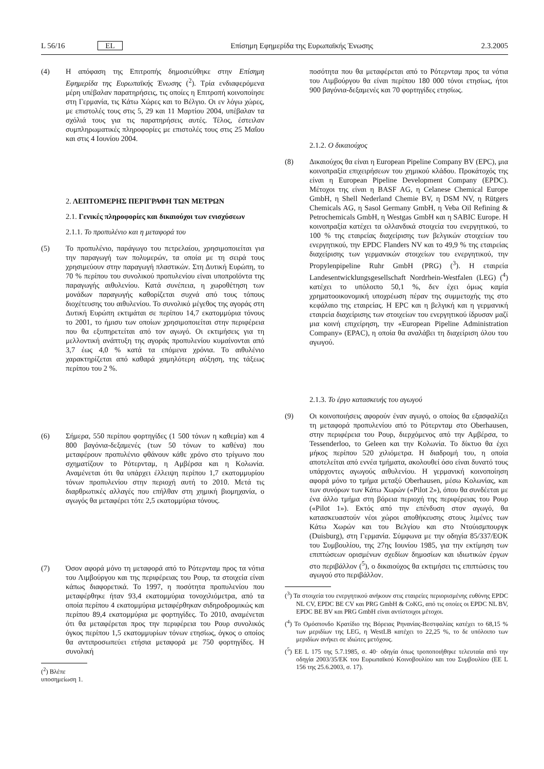L 56/16 EL Επίσημη Εφημερίδα της Ευρωπαϊκής Ένωσης 2.3.2005
(4) Η απόφαση της Επιτροπής δημοσιεύθηκε στην Επίσημη Εφημερίδα της Ευρωπαϊκής Ένωσης (<sup>2</sup>). Τρία ενδιαφερόμενα μέρη υπέβαλαν παρατηρήσεις, τις οποίες η Επιτροπή κοινοποίησε στη Γερμανία, τις Κάτω Χώρες και το Βέλγιο. Οι εν λόγω χώρες, με επιστολές τους στις 5, 29 και 11 Μαρτίου 2004, υπέβαλαν τα σχόλιά τους για τις παρατηρήσεις αυτές. Τέλος, έστειλαν συμπληρωματικές πληροφορίες με επιστολές τους στις 25 Μαΐου και στις 4 Ιουνίου 2004.
2. ΛΕΠΤΟΜΕΡΗΣ ΠΕΡΙΓΡΑΦΗ ΤΩΝ ΜΕΤΡΩΝ
2.1. Γενικές πληροφορίες και δικαιούχοι των ενισχύσεων
2.1.1. Το προπυλένιο και η μεταφορά του
(5) Το προπυλένιο, παράγωγο του πετρελαίου, χρησιμοποιείται για την παραγωγή των πολυμερών, τα οποία με τη σειρά τους χρησιμεύουν στην παραγωγή πλαστικών. Στη Δυτική Ευρώπη, το 70 % περίπου του συνολικού προπυλενίου είναι υποπροϊόντα της παραγωγής αιθυλενίου. Κατά συνέπεια, η χωροθέτηση των μονάδων παραγωγής καθορίζεται συχνά από τους τόπους διοχέτευσης του αιθυλενίου. Το συνολικό μέγεθος της αγοράς στη Δυτική Ευρώπη εκτιμάται σε περίπου 14,7 εκατομμύρια τόνους το 2001, το ήμισυ των οποίων χρησιμοποιείται στην περιφέρεια που θα εξυπηρετείται από τον αγωγό. Οι εκτιμήσεις για τη μελλοντική ανάπτυξη της αγοράς προπυλενίου κυμαίνονται από 3,7 έως 4,0 % κατά τα επόμενα χρόνια. Το αιθυλένιο χαρακτηρίζεται από καθαρά χαμηλότερη αύξηση, της τάξεως περίπου του 2 %.
(6) Σήμερα, 550 περίπου φορτηγίδες (1 500 τόνων η καθεμία) και 4 800 βαγόνια-δεξαμενές (των 50 τόνων το καθένα) που μεταφέρουν προπυλένιο φθάνουν κάθε χρόνο στο τρίγωνο που σχηματίζουν το Ρότερνταμ, η Αμβέρσα και η Κολωνία. Αναμένεται ότι θα υπάρχει έλλειψη περίπου 1,7 εκατομμυρίου τόνων προπυλενίου στην περιοχή αυτή το 2010. Μετά τις διαρθρωτικές αλλαγές που επήλθαν στη χημική βιομηχανία, ο αγωγός θα μεταφέρει τότε 2,5 εκατομμύρια τόνους.
(7) Όσον αφορά μόνο τη μεταφορά από το Ρότερνταμ προς τα νότια του Λιμβούργου και της περιφέρειας του Ρουρ, τα στοιχεία είναι κάπως διαφορετικά. Το 1997, η ποσότητα προπυλενίου που μεταφέρθηκε ήταν 93,4 εκατομμύρια τονοχιλιόμετρα, από τα οποία περίπου 4 εκατομμύρια μεταφέρθηκαν σιδηροδρομικώς και περίπου 89,4 εκατομμύρια με φορτηγίδες. Το 2010, αναμένεται ότι θα μεταφέρεται προς την περιφέρεια του Ρουρ συνολικός όγκος περίπου 1,5 εκατομμυρίων τόνων ετησίως, όγκος ο οποίος θα αντιπροσωπεύει ετήσια μεταφορά με 750 φορτηγίδες. Η συνολική
(<sup>2</sup>) Βλέπε υποσημείωση 1.
ποσότητα που θα μεταφέρεται από το Ρότερνταμ προς τα νότια του Λιμβούργου θα είναι περίπου 180 000 τόνοι ετησίως, ήτοι 900 βαγόνια-δεξαμενές και 70 φορτηγίδες ετησίως.
2.1.2. Ο δικαιούχος
(8) Δικαιούχος θα είναι η European Pipeline Company BV (EPC), μια κοινοπραξία επιχειρήσεων του χημικού κλάδου. Προκάτοχός της είναι η European Pipeline Development Company (EPDC). Μέτοχοι της είναι η BASF AG, η Celanese Chemical Europe GmbH, η Shell Nederland Chemie BV, η DSM NV, η Rütgers Chemicals AG, η Sasol Germany GmbH, η Veba Oil Refining & Petrochemicals GmbH, η Westgas GmbH και η SABIC Europe. Η κοινοπραξία κατέχει τα ολλανδικά στοιχεία του ενεργητικού, το 100 % της εταιρείας διαχείρισης των βελγικών στοιχείων του ενεργητικού, την EPDC Flanders NV και το 49,9 % της εταιρείας διαχείρισης των γερμανικών στοιχείων του ενεργητικού, την Propylenpipeline Ruhr GmbH (PRG) (<sup>3</sup>). Η εταιρεία Landesentwicklungsgesellschaft Nordrhein-Westfalen (LEG) (<sup>4</sup>) κατέχει το υπόλοιπο 50,1 %, δεν έχει όμως καμία χρηματοοικονομική υποχρέωση πέραν της συμμετοχής της στο κεφάλαιο της εταιρείας. Η EPC και η βελγική και η γερμανική εταιρεία διαχείρισης των στοιχείων του ενεργητικού ίδρυσαν μαζί μια κοινή επιχείρηση, την «European Pipeline Administration Company» (EPAC), η οποία θα αναλάβει τη διαχείριση όλου του αγωγού.
2.1.3. Το έργο κατασκευής του αγωγού
(9) Οι κοινοποιήσεις αφορούν έναν αγωγό, ο οποίος θα εξασφαλίζει τη μεταφορά προπυλενίου από το Ρότερνταμ στο Oberhausen, στην περιφέρεια του Ρουρ, διερχόμενος από την Αμβέρσα, το Tessenderloo, το Geleen και την Κολωνία. Το δίκτυο θα έχει μήκος περίπου 520 χιλιόμετρα. Η διαδρομή του, η οποία αποτελείται από εννέα τμήματα, ακολουθεί όσο είναι δυνατό τους υπάρχοντες αγωγούς αιθυλενίου. Η γερμανική κοινοποίηση αφορά μόνο το τμήμα μεταξύ Oberhausen, μέσω Κολωνίας, και των συνόρων των Κάτω Χωρών («Pilot 2»), όπου θα συνδέεται με ένα άλλο τμήμα στη βόρεια περιοχή της περιφέρειας του Ρουρ («Pilot 1»). Εκτός από την επένδυση στον αγωγό, θα κατασκευαστούν νέοι χώροι αποθήκευσης στους λιμένες των Κάτω Χωρών και του Βελγίου και στο Ντούισμπουργκ (Duisburg), στη Γερμανία. Σύμφωνα με την οδηγία 85/337/ΕΟΚ του Συμβουλίου, της 27ης Ιουνίου 1985, για την εκτίμηση των επιπτώσεων ορισμένων σχεδίων δημοσίων και ιδιωτικών έργων στο περιβάλλον (<sup>5</sup>), ο δικαιούχος θα εκτιμήσει τις επιπτώσεις του αγωγού στο περιβάλλον.
(<sup>3</sup>) Τα στοιχεία του ενεργητικού ανήκουν στις εταιρείες περιορισμένης ευθύνης EPDC NL CV, EPDC BE CV και PRG GmbH & CoKG, από τις οποίες οι EPDC NL BV, EPDC BE BV και PRG GmbH είναι αντίστοιχοι μέτοχοι.
(<sup>4</sup>) Το Ομόσπονδο Κρατίδιο της Βόρειας Ρηνανίας-Βεστφαλίας κατέχει το 68,15 % των μεριδίων της LEG, η WestLB κατέχει το 22,25 %, το δε υπόλοιπο των μεριδίων ανήκει σε ιδιώτες μετόχους.
(<sup>5</sup>) ΕΕ L 175 της 5.7.1985, σ. 40· οδηγία όπως τροποποιήθηκε τελευταία από την οδηγία 2003/35/ΕΚ του Ευρωπαϊκού Κοινοβουλίου και του Συμβουλίου (ΕΕ L 156 της 25.6.2003, σ. 17).